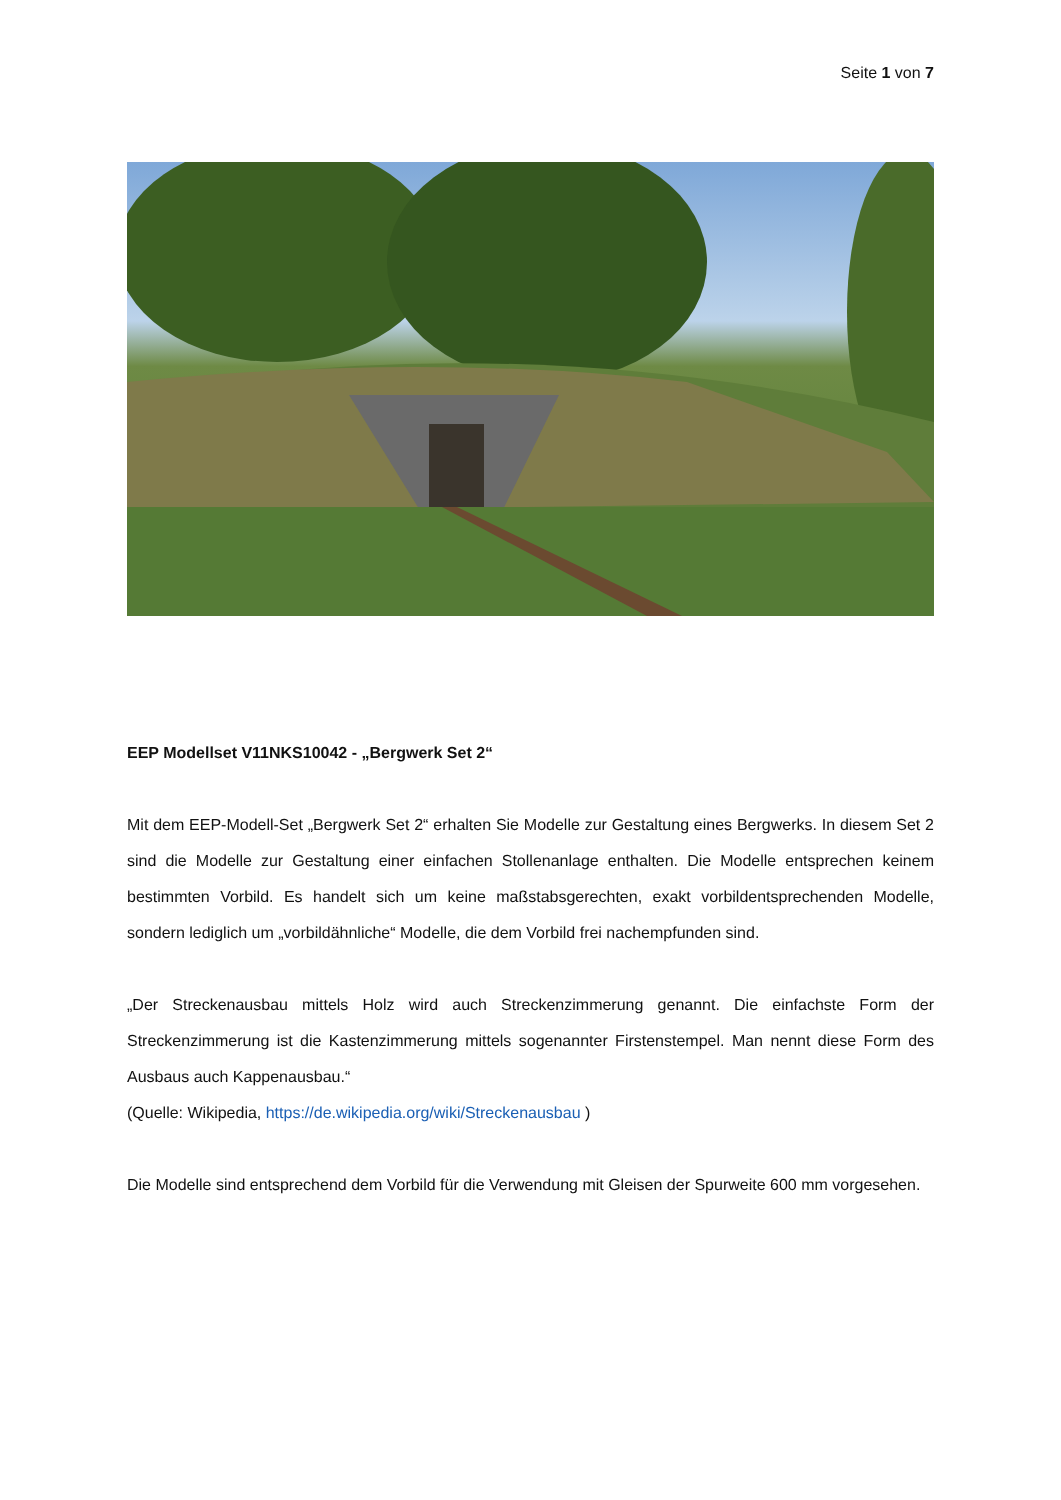Seite 1 von 7
EEP Modellset V11NKS10042 - „Bergwerk Set 2“
Mit dem EEP-Modell-Set „Bergwerk Set 2“ erhalten Sie Modelle zur Gestaltung eines Bergwerks. In diesem Set 2 sind die Modelle zur Gestaltung einer einfachen Stollenanlage enthalten. Die Modelle entsprechen keinem bestimmten Vorbild. Es handelt sich um keine maßstabsgerechten, exakt vorbildentsprechenden Modelle, sondern lediglich um „vorbildähnliche“ Modelle, die dem Vorbild frei nachempfunden sind.
„Der Streckenausbau mittels Holz wird auch Streckenzimmerung genannt. Die einfachste Form der Streckenzimmerung ist die Kastenzimmerung mittels sogenannter Firstenstempel. Man nennt diese Form des Ausbaus auch Kappenausbau.“
(Quelle: Wikipedia, https://de.wikipedia.org/wiki/Streckenausbau )
Die Modelle sind entsprechend dem Vorbild für die Verwendung mit Gleisen der Spurweite 600 mm vorgesehen.